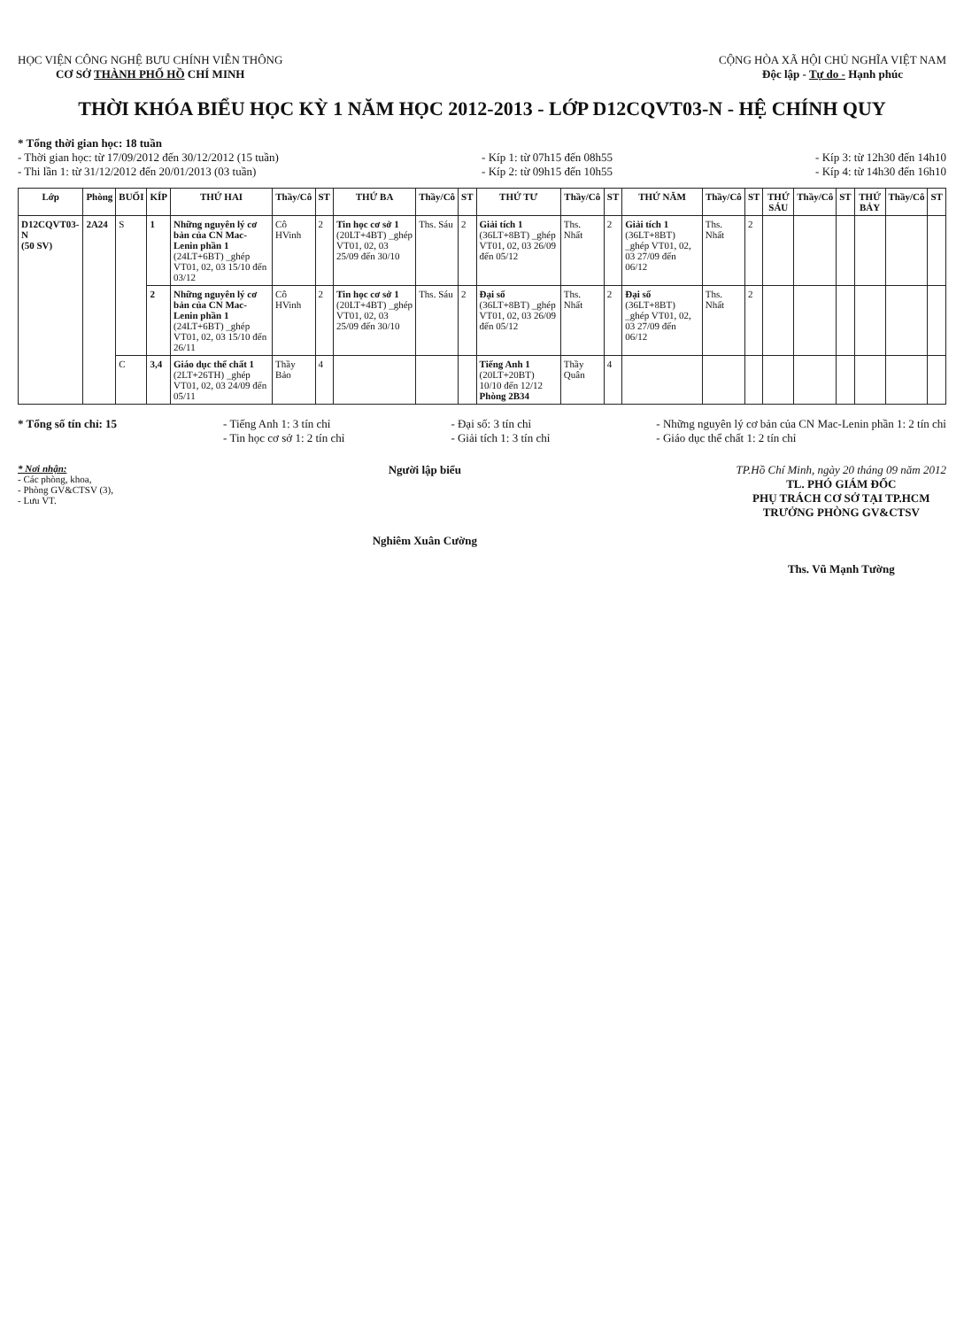HỌC VIỆN CÔNG NGHỆ BƯU CHÍNH VIỄN THÔNG
CƠ SỞ THÀNH PHỐ HỒ CHÍ MINH
CỘNG HÒA XÃ HỘI CHỦ NGHĨA VIỆT NAM
Độc lập - Tự do - Hạnh phúc
THỜI KHÓA BIỂU HỌC KỲ 1 NĂM HỌC 2012-2013 - LỚP D12CQVT03-N - HỆ CHÍNH QUY
* Tổng thời gian học: 18 tuần
- Thời gian học: từ 17/09/2012 đến 30/12/2012 (15 tuần)
- Thi lần 1: từ 31/12/2012 đến 20/01/2013 (03 tuần)
- Kíp 1: từ 07h15 đến 08h55
- Kíp 2: từ 09h15 đến 10h55
- Kíp 3: từ 12h30 đến 14h10
- Kíp 4: từ 14h30 đến 16h10
| Lớp | Phòng | BUỔI | KÍP | THỨ HAI | Thầy/Cô | ST | THỨ BA | Thầy/Cô | ST | THỨ TƯ | Thầy/Cô | ST | THỨ NĂM | Thầy/Cô | ST | THỨ SÁU | Thầy/Cô | ST | THỨ BẢY | Thầy/Cô | ST |
| --- | --- | --- | --- | --- | --- | --- | --- | --- | --- | --- | --- | --- | --- | --- | --- | --- | --- | --- | --- | --- | --- |
| D12CQVT03-N (50 SV) | 2A24 | S | 1 | Những nguyên lý cơ bản của CN Mac-Lenin phần 1 (24LT+6BT) _ghép VT01, 02, 03 15/10 đến 03/12 | Cô HVinh | 2 | Tin học cơ sở 1 (20LT+4BT) _ghép VT01, 02, 03 25/09 đến 30/10 | Ths. Sáu | 2 | Giải tích 1 (36LT+8BT) _ghép VT01, 02, 03 26/09 đến 05/12 | Ths. Nhất | 2 | Giải tích 1 (36LT+8BT) _ghép VT01, 02, 03 27/09 đến 06/12 | Ths. Nhất | 2 | | | | | | |
| | | | 2 | Những nguyên lý cơ bản của CN Mac-Lenin phần 1 (24LT+6BT) _ghép VT01, 02, 03 15/10 đến 26/11 | Cô HVinh | 2 | Tin học cơ sở 1 (20LT+4BT) _ghép VT01, 02, 03 25/09 đến 30/10 | Ths. Sáu | 2 | Đại số (36LT+8BT) _ghép VT01, 02, 03 26/09 đến 05/12 | Ths. Nhất | 2 | Đại số (36LT+8BT) _ghép VT01, 02, 03 27/09 đến 06/12 | Ths. Nhất | 2 | | | | | | |
| | | C | 3,4 | Giáo dục thể chất 1 (2LT+26TH) _ghép VT01, 02, 03 24/09 đến 05/11 | Thầy Bảo | 4 | | | | Tiếng Anh 1 (20LT+20BT) 10/10 đến 12/12 Phòng 2B34 | Thầy Quân | 4 | | | | | | | | | |
* Tổng số tín chỉ: 15 - Tiếng Anh 1: 3 tín chỉ
- Tin học cơ sở 1: 2 tín chỉ
- Đại số: 3 tín chỉ
- Giải tích 1: 3 tín chỉ
- Những nguyên lý cơ bản của CN Mac-Lenin phần 1: 2 tín chỉ
- Giáo dục thể chất 1: 2 tín chỉ
* Nơi nhận:
- Các phòng, khoa,
- Phòng GV&CTSV (3),
- Lưu VT.
Người lập biểu
Nghiêm Xuân Cường
TP.Hồ Chí Minh, ngày 20 tháng 09 năm 2012
TL. PHÓ GIÁM ĐỐC
PHỤ TRÁCH CƠ SỞ TẠI TP.HCM
TRƯỞNG PHÒNG GV&CTSV
Ths. Vũ Mạnh Tường